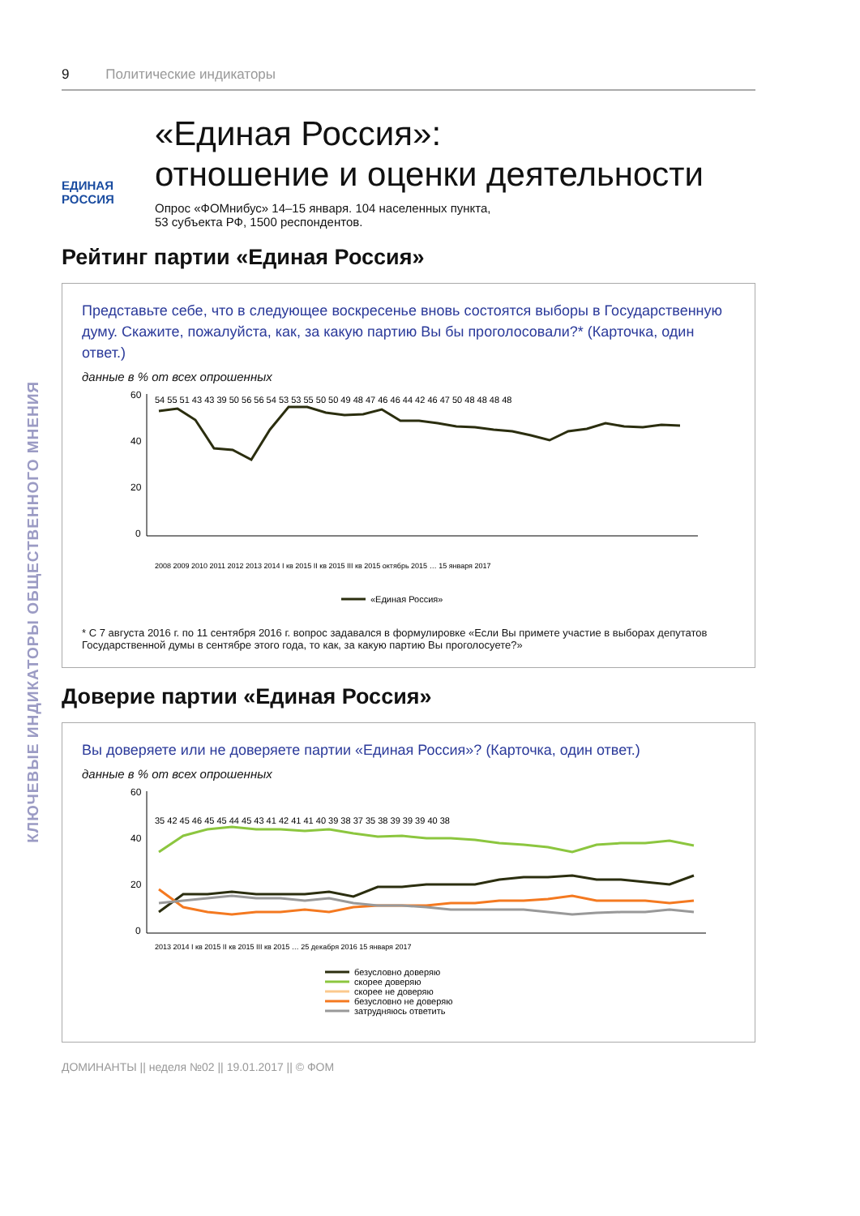КЛЮЧЕВЫЕ ИНДИКАТОРЫ ОБЩЕСТВЕННОГО МНЕНИЯ
9 Политические индикаторы
ЕДИНАЯ
РОССИЯ
«Единая Россия»:
отношение и оценки деятельности
Опрос «ФОМнибус» 14–15 января. 104 населенных пункта,
53 субъекта РФ, 1500 респондентов.
Рейтинг партии «Единая Россия»
Представьте себе, что в следующее воскресенье вновь состоятся выборы в Государственную думу. Скажите, пожалуйста, как, за какую партию Вы бы проголосовали?* (Карточка, один ответ.)
данные в % от всех опрошенных
60
40
20
0
54 55 51 43 43 39 50 56 56 54 53 53 55 50 50 49 48 47 46 46 44 42 46 47 50 48 48 48 48
2008 2009 2010 2011 2012 2013 2014 I кв 2015 II кв 2015 III кв 2015 октябрь 2015 … 15 января 2017
«Единая Россия»
* С 7 августа 2016 г. по 11 сентября 2016 г. вопрос задавался в формулировке «Если Вы примете участие в выборах депутатов Государственной думы в сентябре этого года, то как, за какую партию Вы проголосуете?»
Доверие партии «Единая Россия»
Вы доверяете или не доверяете партии «Единая Россия»? (Карточка, один ответ.)
данные в % от всех опрошенных
60
40
20
0
35 42 45 46 45 45 44 45 43 41 42 41 41 40 39 38 37 35 38 39 39 39 40 38
2013 2014 I кв 2015 II кв 2015 III кв 2015 … 25 декабря 2016 15 января 2017
безусловно доверяю
скорее доверяю
скорее не доверяю
безусловно не доверяю
затрудняюсь ответить
ДОМИНАНТЫ || неделя №02 || 19.01.2017 || © ФОМ